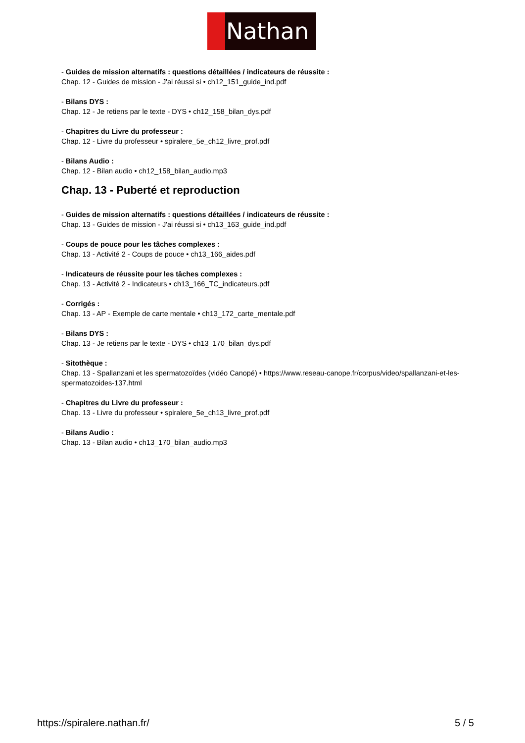Nathan
- Guides de mission alternatifs : questions détaillées / indicateurs de réussite :
Chap. 12 - Guides de mission - J'ai réussi si • ch12_151_guide_ind.pdf
- Bilans DYS :
Chap. 12 - Je retiens par le texte - DYS • ch12_158_bilan_dys.pdf
- Chapitres du Livre du professeur :
Chap. 12 - Livre du professeur • spiralere_5e_ch12_livre_prof.pdf
- Bilans Audio :
Chap. 12 - Bilan audio • ch12_158_bilan_audio.mp3
Chap. 13 - Puberté et reproduction
- Guides de mission alternatifs : questions détaillées / indicateurs de réussite :
Chap. 13 - Guides de mission - J'ai réussi si • ch13_163_guide_ind.pdf
- Coups de pouce pour les tâches complexes :
Chap. 13 - Activité 2 - Coups de pouce • ch13_166_aides.pdf
- Indicateurs de réussite pour les tâches complexes :
Chap. 13 - Activité 2 - Indicateurs • ch13_166_TC_indicateurs.pdf
- Corrigés :
Chap. 13 - AP - Exemple de carte mentale • ch13_172_carte_mentale.pdf
- Bilans DYS :
Chap. 13 - Je retiens par le texte - DYS • ch13_170_bilan_dys.pdf
- Sitothèque :
Chap. 13 - Spallanzani et les spermatozoïdes (vidéo Canopé) • https://www.reseau-canope.fr/corpus/video/spallanzani-et-les-spermatozoides-137.html
- Chapitres du Livre du professeur :
Chap. 13 - Livre du professeur • spiralere_5e_ch13_livre_prof.pdf
- Bilans Audio :
Chap. 13 - Bilan audio • ch13_170_bilan_audio.mp3
https://spiralere.nathan.fr/ 5 / 5